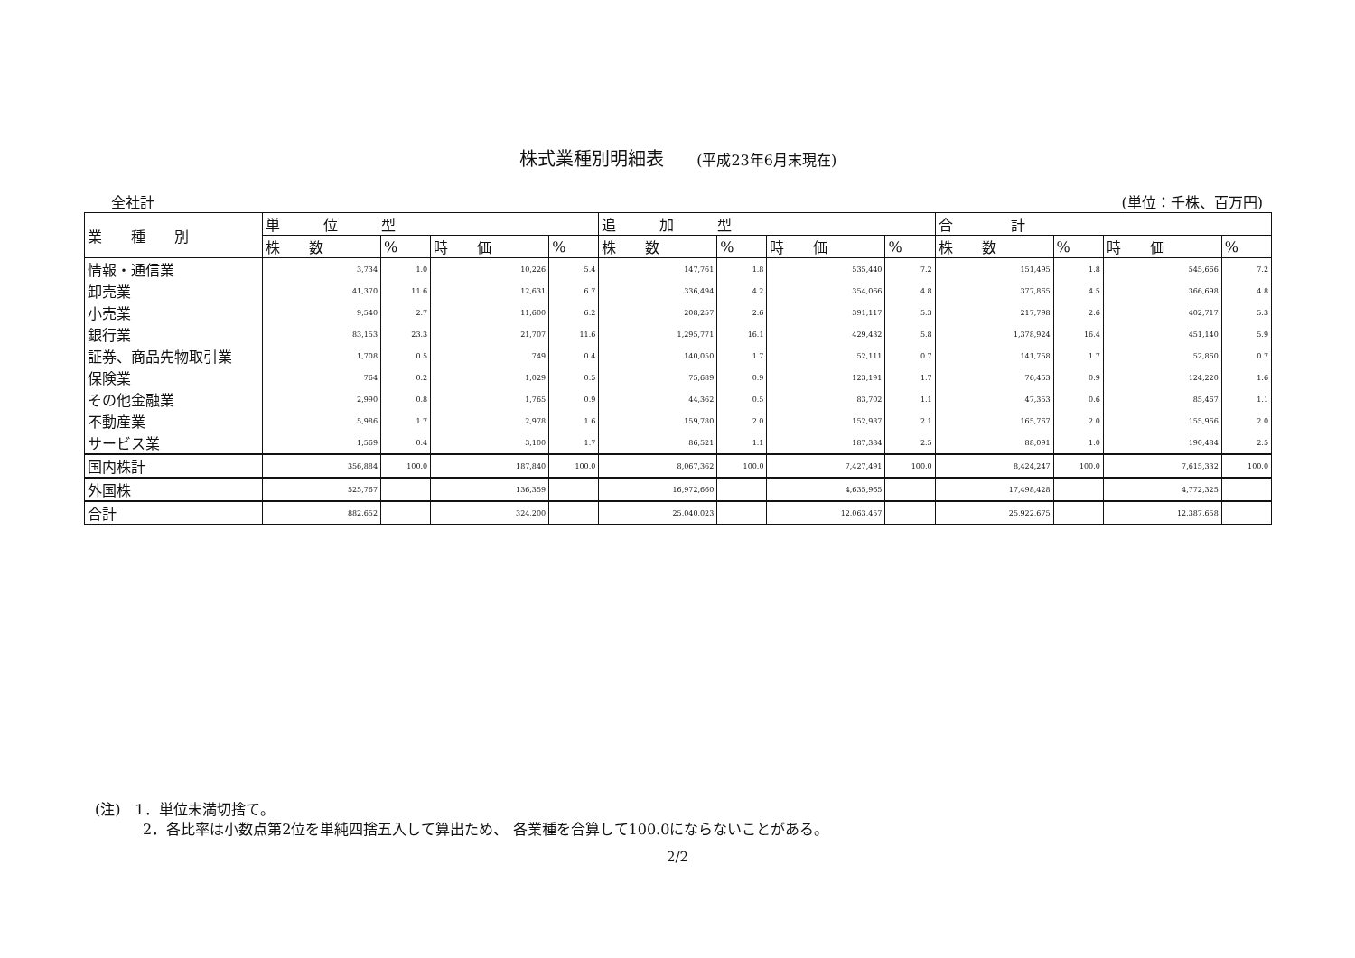株式業種別明細表 (平成23年6月末現在)
全社計 (単位：千株、百万円)
| 業 種 別 | 単 位 型 | | | | 追 加 型 | | | | 合 計 | | | |
| --- | --- | --- | --- | --- | --- | --- | --- | --- | --- | --- | --- | --- |
| | 株 数 | % | 時 価 | % | 株 数 | % | 時 価 | % | 株 数 | % | 時 価 | % |
| 情報・通信業 | 3,734 | 1.0 | 10,226 | 5.4 | 147,761 | 1.8 | 535,440 | 7.2 | 151,495 | 1.8 | 545,666 | 7.2 |
| 卸売業 | 41,370 | 11.6 | 12,631 | 6.7 | 336,494 | 4.2 | 354,066 | 4.8 | 377,865 | 4.5 | 366,698 | 4.8 |
| 小売業 | 9,540 | 2.7 | 11,600 | 6.2 | 208,257 | 2.6 | 391,117 | 5.3 | 217,798 | 2.6 | 402,717 | 5.3 |
| 銀行業 | 83,153 | 23.3 | 21,707 | 11.6 | 1,295,771 | 16.1 | 429,432 | 5.8 | 1,378,924 | 16.4 | 451,140 | 5.9 |
| 証券、商品先物取引業 | 1,708 | 0.5 | 749 | 0.4 | 140,050 | 1.7 | 52,111 | 0.7 | 141,758 | 1.7 | 52,860 | 0.7 |
| 保険業 | 764 | 0.2 | 1,029 | 0.5 | 75,689 | 0.9 | 123,191 | 1.7 | 76,453 | 0.9 | 124,220 | 1.6 |
| その他金融業 | 2,990 | 0.8 | 1,765 | 0.9 | 44,362 | 0.5 | 83,702 | 1.1 | 47,353 | 0.6 | 85,467 | 1.1 |
| 不動産業 | 5,986 | 1.7 | 2,978 | 1.6 | 159,780 | 2.0 | 152,987 | 2.1 | 165,767 | 2.0 | 155,966 | 2.0 |
| サービス業 | 1,569 | 0.4 | 3,100 | 1.7 | 86,521 | 1.1 | 187,384 | 2.5 | 88,091 | 1.0 | 190,484 | 2.5 |
| 国内株計 | 356,884 | 100.0 | 187,840 | 100.0 | 8,067,362 | 100.0 | 7,427,491 | 100.0 | 8,424,247 | 100.0 | 7,615,332 | 100.0 |
| 外国株 | 525,767 | | 136,359 | | 16,972,660 | | 4,635,965 | | 17,498,428 | | 4,772,325 | |
| 合計 | 882,652 | | 324,200 | | 25,040,023 | | 12,063,457 | | 25,922,675 | | 12,387,658 | |
(注)　1．単位未満切捨て。
　　　 2．各比率は小数点第2位を単純四捨五入して算出ため、 各業種を合算して100.0にならないことがある。
2/2